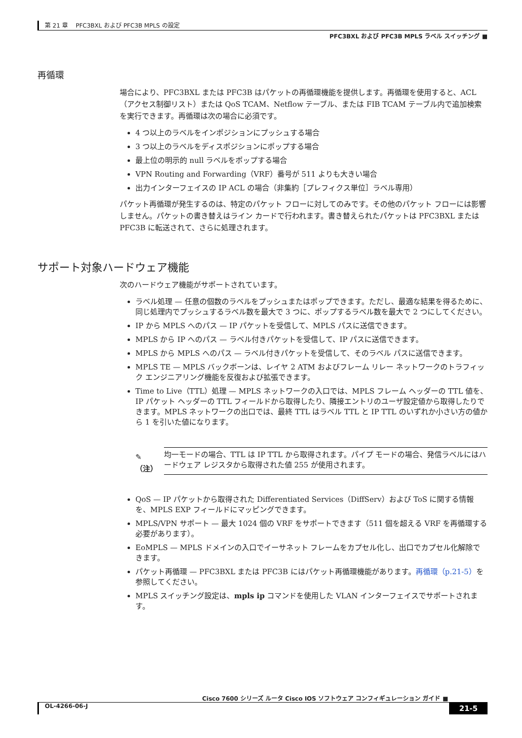第 21 章　 PFC3BXL および PFC3B MPLS の設定
PFC3BXL および PFC3B MPLS ラベル スイッチング ■
再循環
場合により、PFC3BXL または PFC3B はパケットの再循環機能を提供します。再循環を使用すると、ACL（アクセス制御リスト）または QoS TCAM、Netflow テーブル、または FIB TCAM テーブル内で追加検索を実行できます。再循環は次の場合に必須です。
4 つ以上のラベルをインポジションにプッシュする場合
3 つ以上のラベルをディスポジションにポップする場合
最上位の明示的 null ラベルをポップする場合
VPN Routing and Forwarding（VRF）番号が 511 よりも大きい場合
出力インターフェイスの IP ACL の場合（非集約［プレフィクス単位］ラベル専用）
パケット再循環が発生するのは、特定のパケット フローに対してのみです。その他のパケット フローには影響しません。パケットの書き替えはライン カードで行われます。書き替えられたパケットは PFC3BXL または PFC3B に転送されて、さらに処理されます。
サポート対象ハードウェア機能
次のハードウェア機能がサポートされています。
ラベル処理 — 任意の個数のラベルをプッシュまたはポップできます。ただし、最適な結果を得るために、同じ処理内でプッシュするラベル数を最大で 3 つに、ポップするラベル数を最大で 2 つにしてください。
IP から MPLS へのパス — IP パケットを受信して、MPLS パスに送信できます。
MPLS から IP へのパス — ラベル付きパケットを受信して、IP パスに送信できます。
MPLS から MPLS へのパス — ラベル付きパケットを受信して、そのラベル パスに送信できます。
MPLS TE — MPLS バックボーンは、レイヤ 2 ATM およびフレーム リレー ネットワークのトラフィック エンジニアリング機能を反復および拡張できます。
Time to Live（TTL）処理 — MPLS ネットワークの入口では、MPLS フレーム ヘッダーの TTL 値を、IP パケット ヘッダーの TTL フィールドから取得したり、隣接エントリのユーザ設定値から取得したりできます。MPLS ネットワークの出口では、最終 TTL はラベル TTL と IP TTL のいずれか小さい方の値から 1 を引いた値になります。
✎
（注）
均一モードの場合、TTL は IP TTL から取得されます。パイプ モードの場合、発信ラベルにはハードウェア レジスタから取得された値 255 が使用されます。
QoS — IP パケットから取得された Differentiated Services（DiffServ）および ToS に関する情報を、MPLS EXP フィールドにマッピングできます。
MPLS/VPN サポート — 最大 1024 個の VRF をサポートできます（511 個を超える VRF を再循環する必要があります）。
EoMPLS — MPLS ドメインの入口でイーサネット フレームをカプセル化し、出口でカプセル化解除できます。
パケット再循環 — PFC3BXL または PFC3B にはパケット再循環機能があります。再循環（p.21-5）を参照してください。
MPLS スイッチング設定は、mpls ip コマンドを使用した VLAN インターフェイスでサポートされます。
Cisco 7600 シリーズ ルータ Cisco IOS ソフトウェア コンフィギュレーション ガイド ■
OL-4266-06-J 21-5